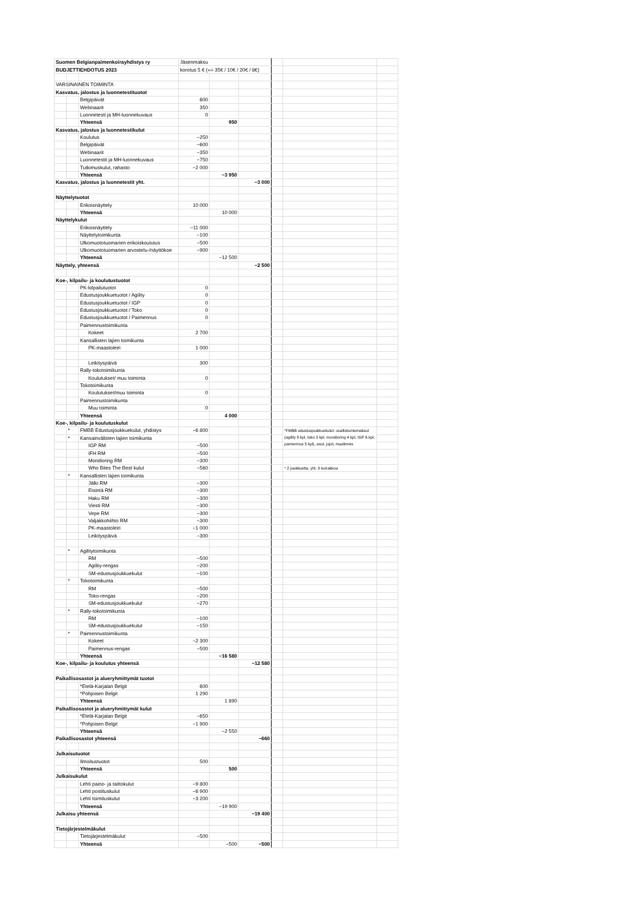| Suomen Belgianpaimenkoirayhdistys ry | | | Jäsenmaksu | | | | | |
| BUDJETTIEHDOTUS 2023 | | | korotus 5 € (=> 35€ / 10€ / 20€ / 8€) | | | | | |
| VARSINAINEN TOIMINTA | | | | | | | | |
| Kasvatus, jalostus ja luonnetestituotot | | | | | | | | |
| | | Belgipäivät | 600 | | | | | |
| | | Webinaarit | 350 | | | | | |
| | | Luonnetesti ja MH-luonnekuvaus | 0 | | | | | |
| | | Yhteensä | | 950 | | | | |
| Kasvatus, jalostus ja luonnetestikulut | | | | | | | | |
| | | Koulutus | −250 | | | | | |
| | | Belgipäivät | −600 | | | | | |
| | | Webinaarit | −350 | | | | | |
| | | Luonnetestit ja MH-luonnekuvaus | −750 | | | | | |
| | | Tutkimuskulut, rahasto | −2 000 | | | | | |
| | | Yhteensä | | −3 950 | | | | |
| Kasvatus, jalostus ja luonnetestit yht. | | | | | −3 000 | | | |
| Näyttelytuotot | | | | | | | | |
| | | Erikoisnäyttely | 10 000 | | | | | |
| | | Yhteensä | | 10 000 | | | | |
| Näyttelykulut | | | | | | | | |
| | | Erikoisnäyttely | −11 000 | | | | | |
| | | Näyttelytoimikunta | −100 | | | | | |
| | | Ulkomuototuomarien erikoiskoulutus | −500 | | | | | |
| | | Ulkomuototuomarien arvostelu-/näyttökoe | −900 | | | | | |
| | | Yhteensä | | −12 500 | | | | |
| Näyttely, yhteensä | | | | | −2 500 | | | |
| Koe-, kilpailu- ja koulutustuotot | | | | | | | | |
| | | PK-kilpailutuotot | 0 | | | | | |
| | | Edustusjoukkuetuotot / Agility | 0 | | | | | |
| | | Edustusjoukkuetuotot / IGP | 0 | | | | | |
| | | Edustusjoukkuetuotot / Toko | 0 | | | | | |
| | | Edustusjoukkuetuotot / Paimennus | 0 | | | | | |
| | | Paimennustoimikunta | | | | | | |
| | | Kokeet | 2 700 | | | | | |
| | | Kansallisten lajien toimikunta | | | | | | |
| | | PK-maastoleiri | 1 000 | | | | | |
| | | Leikityspäivä | 300 | | | | | |
| | | Rally-tokotoimikunta | | | | | | |
| | | Koulutukset/ muu toiminta | 0 | | | | | |
| | | Tokotoimikunta | | | | | | |
| | | Koulutukset/muu toiminta | 0 | | | | | |
| | | Paimennustoimikunta | | | | | | |
| | | Muu toiminta | 0 | | | | | |
| | | Yhteensä | | 4 000 | | | | |
| Koe-, kilpailu- ja koulutuskulut | | | | | | | | |
| | * | FMBB Edustusjoukkuekulut, yhdistys | −6 800 | | | | *FMBB edustusjoukkuekulut: osallistumismaksut (agility 8 kpl, toko 3 kpl, mondioring 4 kpl, IGP 6 kpl, paimennus 5 kpl), asut, jojot, maalimies | |
| | * | Kansainvälisten lajien toimikunta | | | | | | |
| | | IGP RM | −500 | | | | | |
| | | IFH RM | −500 | | | | | |
| | | Mondioring RM | −300 | | | | | |
| | | Who Bites The Best kulut | −560 | | | | * 2 joukkuetta, yht. 8 koirakkoa | |
| | * | Kansallisten lajien toimikunta | | | | | | |
| | | Jälki RM | −300 | | | | | |
| | | Etsintä RM | −300 | | | | | |
| | | Haku RM | −300 | | | | | |
| | | Viesti RM | −300 | | | | | |
| | | Vepe RM | −300 | | | | | |
| | | Valjakkohiihto RM | −300 | | | | | |
| | | PK-maastoleiri | −1 000 | | | | | |
| | | Leikityspäivä | −300 | | | | | |
| | * | Agilitytoimikunta | | | | | | |
| | | RM | −500 | | | | | |
| | | Agility-rengas | −200 | | | | | |
| | | SM-edustusjoukkuekulut | −100 | | | | | |
| | * | Tokotoimikunta | | | | | | |
| | | RM | −500 | | | | | |
| | | Toko-rengas | −200 | | | | | |
| | | SM-edustusjoukkuekulut | −270 | | | | | |
| | * | Rally-tokotoimikunta | | | | | | |
| | | RM | −100 | | | | | |
| | | SM-edustusjoukkuekulut | −150 | | | | | |
| | * | Paimennustoimikunta | | | | | | |
| | | Kokeet | −2 300 | | | | | |
| | | Paimennus-rengas | −500 | | | | | |
| | | Yhteensä | | −16 580 | | | | |
| Koe-, kilpailu- ja koulutus yhteensä | | | | | −12 580 | | | |
| Paikallisosastot ja alueryhmittymät tuotot | | | | | | | | |
| | | *Etelä-Karjalan Belgit | 600 | | | | | |
| | | *Pohjoisen Belgit | 1 290 | | | | | |
| | | Yhteensä | | 1 890 | | | | |
| Paikallisosastot ja alueryhmittymät kulut | | | | | | | | |
| | | *Etelä-Karjalan Belgit | −650 | | | | | |
| | | *Pohjoisen Belgit | −1 900 | | | | | |
| | | Yhteensä | | −2 550 | | | | |
| Paikallisosastot yhteensä | | | | | −660 | | | |
| Julkaisutuotot | | | | | | | | |
| | | Ilmoitustuotot | 500 | | | | | |
| | | Yhteensä | | 500 | | | | |
| Julkaisukulut | | | | | | | | |
| | | Lehti paino- ja taittokulut | −9 800 | | | | | |
| | | Lehti postituskulut | −6 900 | | | | | |
| | | Lehti toimituskulut | −3 200 | | | | | |
| | | Yhteensä | | −19 900 | | | | |
| Julkaisu yhteensä | | | | | −19 400 | | | |
| Tietojärjestelmäkulut | | | | | | | | |
| | | Tietojärjestelmäkulut | −500 | | | | | |
| | | Yhteensä | | −500 | −500 | | | |